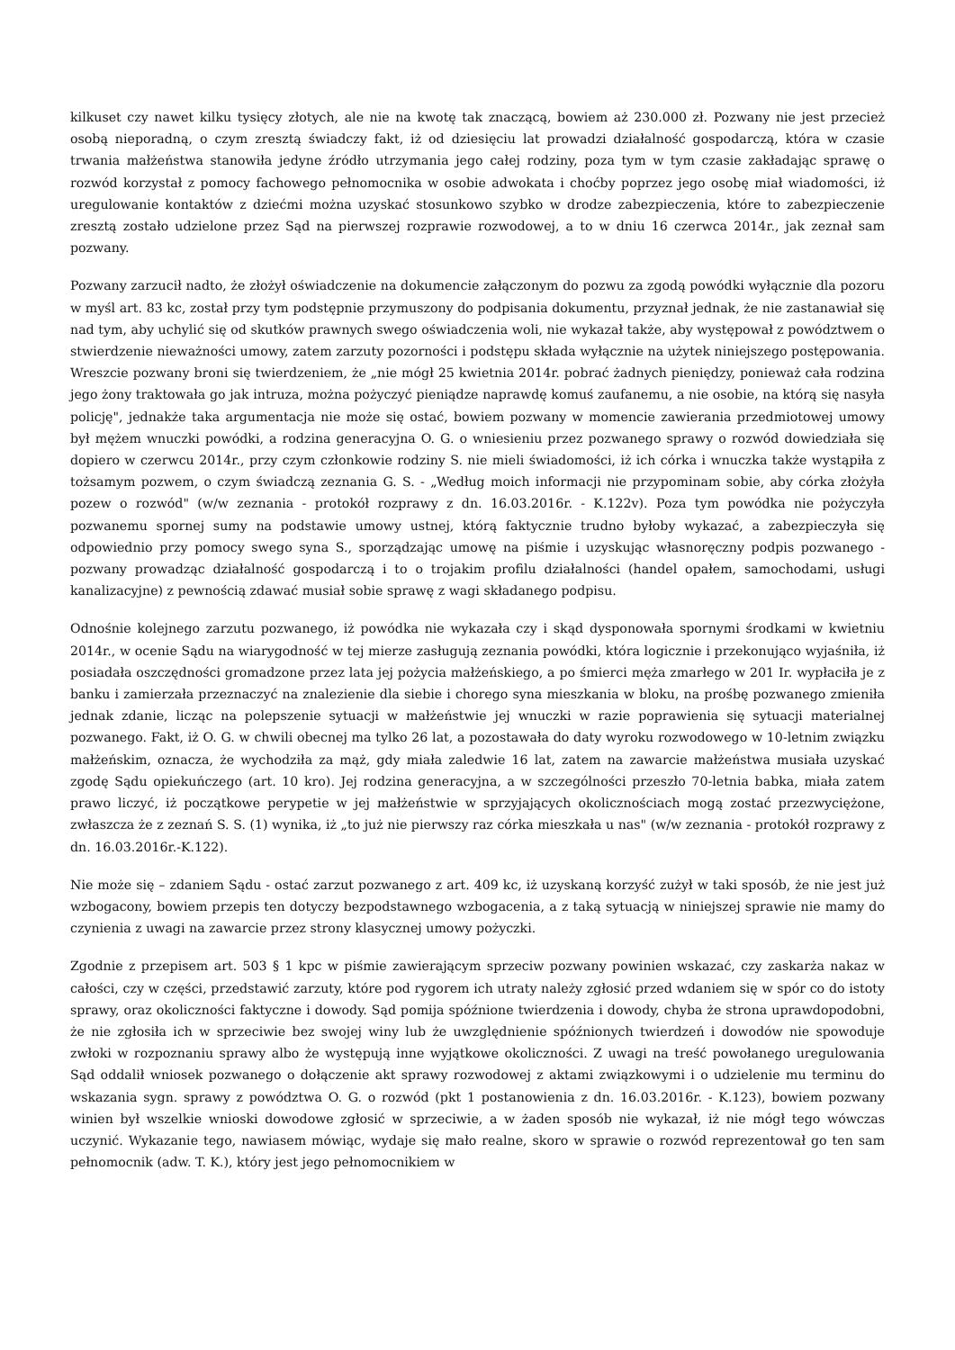kilkuset czy nawet kilku tysięcy złotych, ale nie na kwotę tak znaczącą, bowiem aż 230.000 zł. Pozwany nie jest przecież osobą nieporadną, o czym zresztą świadczy fakt, iż od dziesięciu lat prowadzi działalność gospodarczą, która w czasie trwania małżeństwa stanowiła jedyne źródło utrzymania jego całej rodziny, poza tym w tym czasie zakładając sprawę o rozwód korzystał z pomocy fachowego pełnomocnika w osobie adwokata i choćby poprzez jego osobę miał wiadomości, iż uregulowanie kontaktów z dziećmi można uzyskać stosunkowo szybko w drodze zabezpieczenia, które to zabezpieczenie zresztą zostało udzielone przez Sąd na pierwszej rozprawie rozwodowej, a to w dniu 16 czerwca 2014r., jak zeznał sam pozwany.
Pozwany zarzucił nadto, że złożył oświadczenie na dokumencie załączonym do pozwu za zgodą powódki wyłącznie dla pozoru w myśl art. 83 kc, został przy tym podstępnie przymuszony do podpisania dokumentu, przyznał jednak, że nie zastanawiał się nad tym, aby uchylić się od skutków prawnych swego oświadczenia woli, nie wykazał także, aby występował z powództwem o stwierdzenie nieważności umowy, zatem zarzuty pozorności i podstępu składa wyłącznie na użytek niniejszego postępowania. Wreszcie pozwany broni się twierdzeniem, że „nie mógł 25 kwietnia 2014r. pobrać żadnych pieniędzy, ponieważ cała rodzina jego żony traktowała go jak intruza, można pożyczyć pieniądze naprawdę komuś zaufanemu, a nie osobie, na którą się nasyła policję", jednakże taka argumentacja nie może się ostać, bowiem pozwany w momencie zawierania przedmiotowej umowy był mężem wnuczki powódki, a rodzina generacyjna O. G. o wniesieniu przez pozwanego sprawy o rozwód dowiedziała się dopiero w czerwcu 2014r., przy czym członkowie rodziny S. nie mieli świadomości, iż ich córka i wnuczka także wystąpiła z tożsamym pozwem, o czym świadczą zeznania G. S. - „Według moich informacji nie przypominam sobie, aby córka złożyła pozew o rozwód" (w/w zeznania - protokół rozprawy z dn. 16.03.2016r. - K.122v). Poza tym powódka nie pożyczyła pozwanemu spornej sumy na podstawie umowy ustnej, którą faktycznie trudno byłoby wykazać, a zabezpieczyła się odpowiednio przy pomocy swego syna S., sporządzając umowę na piśmie i uzyskując własnoręczny podpis pozwanego - pozwany prowadząc działalność gospodarczą i to o trojakim profilu działalności (handel opałem, samochodami, usługi kanalizacyjne) z pewnością zdawać musiał sobie sprawę z wagi składanego podpisu.
Odnośnie kolejnego zarzutu pozwanego, iż powódka nie wykazała czy i skąd dysponowała spornymi środkami w kwietniu 2014r., w ocenie Sądu na wiarygodność w tej mierze zasługują zeznania powódki, która logicznie i przekonująco wyjaśniła, iż posiadała oszczędności gromadzone przez lata jej pożycia małżeńskiego, a po śmierci męża zmarłego w 201 Ir. wypłaciła je z banku i zamierzała przeznaczyć na znalezienie dla siebie i chorego syna mieszkania w bloku, na prośbę pozwanego zmieniła jednak zdanie, licząc na polepszenie sytuacji w małżeństwie jej wnuczki w razie poprawienia się sytuacji materialnej pozwanego. Fakt, iż O. G. w chwili obecnej ma tylko 26 lat, a pozostawała do daty wyroku rozwodowego w 10-letnim związku małżeńskim, oznacza, że wychodziła za mąż, gdy miała zaledwie 16 lat, zatem na zawarcie małżeństwa musiała uzyskać zgodę Sądu opiekuńczego (art. 10 kro). Jej rodzina generacyjna, a w szczególności przeszło 70-letnia babka, miała zatem prawo liczyć, iż początkowe perypetie w jej małżeństwie w sprzyjających okolicznościach mogą zostać przezwyciężone, zwłaszcza że z zeznań S. S. (1) wynika, iż „to już nie pierwszy raz córka mieszkała u nas" (w/w zeznania - protokół rozprawy z dn. 16.03.2016r.-K.122).
Nie może się – zdaniem Sądu - ostać zarzut pozwanego z art. 409 kc, iż uzyskaną korzyść zużył w taki sposób, że nie jest już wzbogacony, bowiem przepis ten dotyczy bezpodstawnego wzbogacenia, a z taką sytuacją w niniejszej sprawie nie mamy do czynienia z uwagi na zawarcie przez strony klasycznej umowy pożyczki.
Zgodnie z przepisem art. 503 § 1 kpc w piśmie zawierającym sprzeciw pozwany powinien wskazać, czy zaskarża nakaz w całości, czy w części, przedstawić zarzuty, które pod rygorem ich utraty należy zgłosić przed wdaniem się w spór co do istoty sprawy, oraz okoliczności faktyczne i dowody. Sąd pomija spóźnione twierdzenia i dowody, chyba że strona uprawdopodobni, że nie zgłosiła ich w sprzeciwie bez swojej winy lub że uwzględnienie spóźnionych twierdzeń i dowodów nie spowoduje zwłoki w rozpoznaniu sprawy albo że występują inne wyjątkowe okoliczności. Z uwagi na treść powołanego uregulowania Sąd oddalił wniosek pozwanego o dołączenie akt sprawy rozwodowej z aktami związkowymi i o udzielenie mu terminu do wskazania sygn. sprawy z powództwa O. G. o rozwód (pkt 1 postanowienia z dn. 16.03.2016r. - K.123), bowiem pozwany winien był wszelkie wnioski dowodowe zgłosić w sprzeciwie, a w żaden sposób nie wykazał, iż nie mógł tego wówczas uczynić. Wykazanie tego, nawiasem mówiąc, wydaje się mało realne, skoro w sprawie o rozwód reprezentował go ten sam pełnomocnik (adw. T. K.), który jest jego pełnomocnikiem w